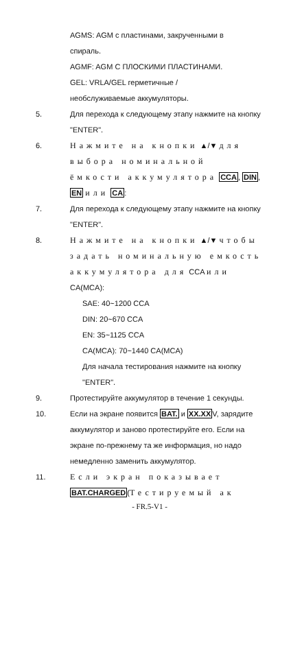AGMS: AGM с пластинами, закрученными в
спираль.
AGMF: AGM С ПЛОСКИМИ ПЛАСТИНАМИ.
GEL: VRLA/GEL герметичные /
необслуживаемые аккумуляторы.
5. Для перехода к следующему этапу нажмите на кнопку "ENTER".
6. Нажмите на кнопки ▲/▼ для выбора номинальной ёмкости аккумулятора CCA, DIN, EN или CA:
7. Для перехода к следующему этапу нажмите на кнопку "ENTER".
8. Нажмите на кнопки ▲/▼ чтобы задать номинальную емкость аккумулятора для CCA или CA(MCA):
SAE: 40~1200 CCA
DIN: 20~670 CCA
EN: 35~1125 CCA
CA(MCA): 70~1440 CA(MCA)
Для начала тестирования нажмите на кнопку "ENTER".
9. Протестируйте аккумулятор в течение 1 секунды.
10. Если на экране появится BAT. и XX.XXV, зарядите аккумулятор и заново протестируйте его. Если на экране по-прежнему та же информация, но надо немедленно заменить аккумулятор.
11. Если экран показывает BAT.CHARGED(Тестируемый ак
- FR.5-V1 -